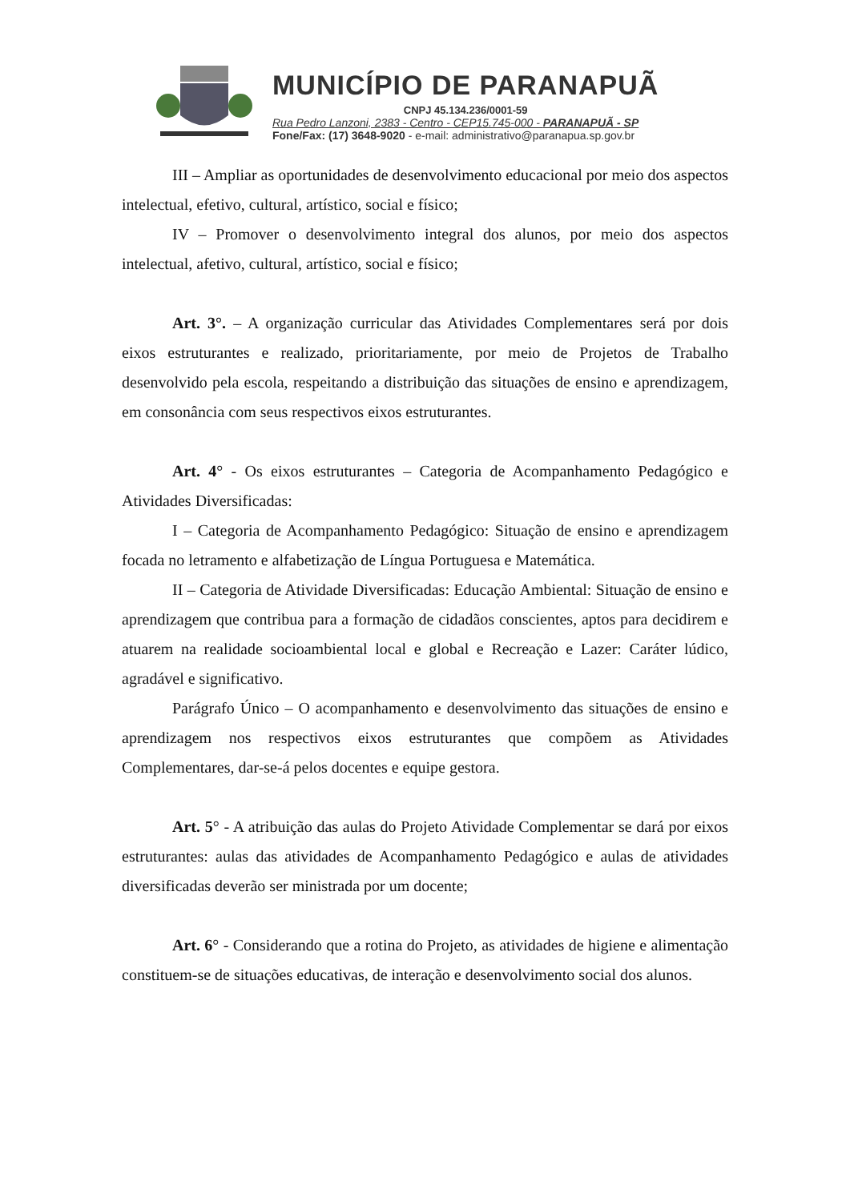MUNICÍPIO DE PARANAPUÃ
CNPJ 45.134.236/0001-59
Rua Pedro Lanzoni, 2383 - Centro - CEP15.745-000 - PARANAPUÃ - SP
Fone/Fax: (17) 3648-9020 - e-mail: administrativo@paranapua.sp.gov.br
III – Ampliar as oportunidades de desenvolvimento educacional por meio dos aspectos intelectual, efetivo, cultural, artístico, social e físico;
IV – Promover o desenvolvimento integral dos alunos, por meio dos aspectos intelectual, afetivo, cultural, artístico, social e físico;
Art. 3°. – A organização curricular das Atividades Complementares será por dois eixos estruturantes e realizado, prioritariamente, por meio de Projetos de Trabalho desenvolvido pela escola, respeitando a distribuição das situações de ensino e aprendizagem, em consonância com seus respectivos eixos estruturantes.
Art. 4° - Os eixos estruturantes – Categoria de Acompanhamento Pedagógico e Atividades Diversificadas:
I – Categoria de Acompanhamento Pedagógico: Situação de ensino e aprendizagem focada no letramento e alfabetização de Língua Portuguesa e Matemática.
II – Categoria de Atividade Diversificadas: Educação Ambiental: Situação de ensino e aprendizagem que contribua para a formação de cidadãos conscientes, aptos para decidirem e atuarem na realidade socioambiental local e global e Recreação e Lazer: Caráter lúdico, agradável e significativo.
Parágrafo Único – O acompanhamento e desenvolvimento das situações de ensino e aprendizagem nos respectivos eixos estruturantes que compõem as Atividades Complementares, dar-se-á pelos docentes e equipe gestora.
Art. 5° - A atribuição das aulas do Projeto Atividade Complementar se dará por eixos estruturantes: aulas das atividades de Acompanhamento Pedagógico e aulas de atividades diversificadas deverão ser ministrada por um docente;
Art. 6° - Considerando que a rotina do Projeto, as atividades de higiene e alimentação constituem-se de situações educativas, de interação e desenvolvimento social dos alunos.